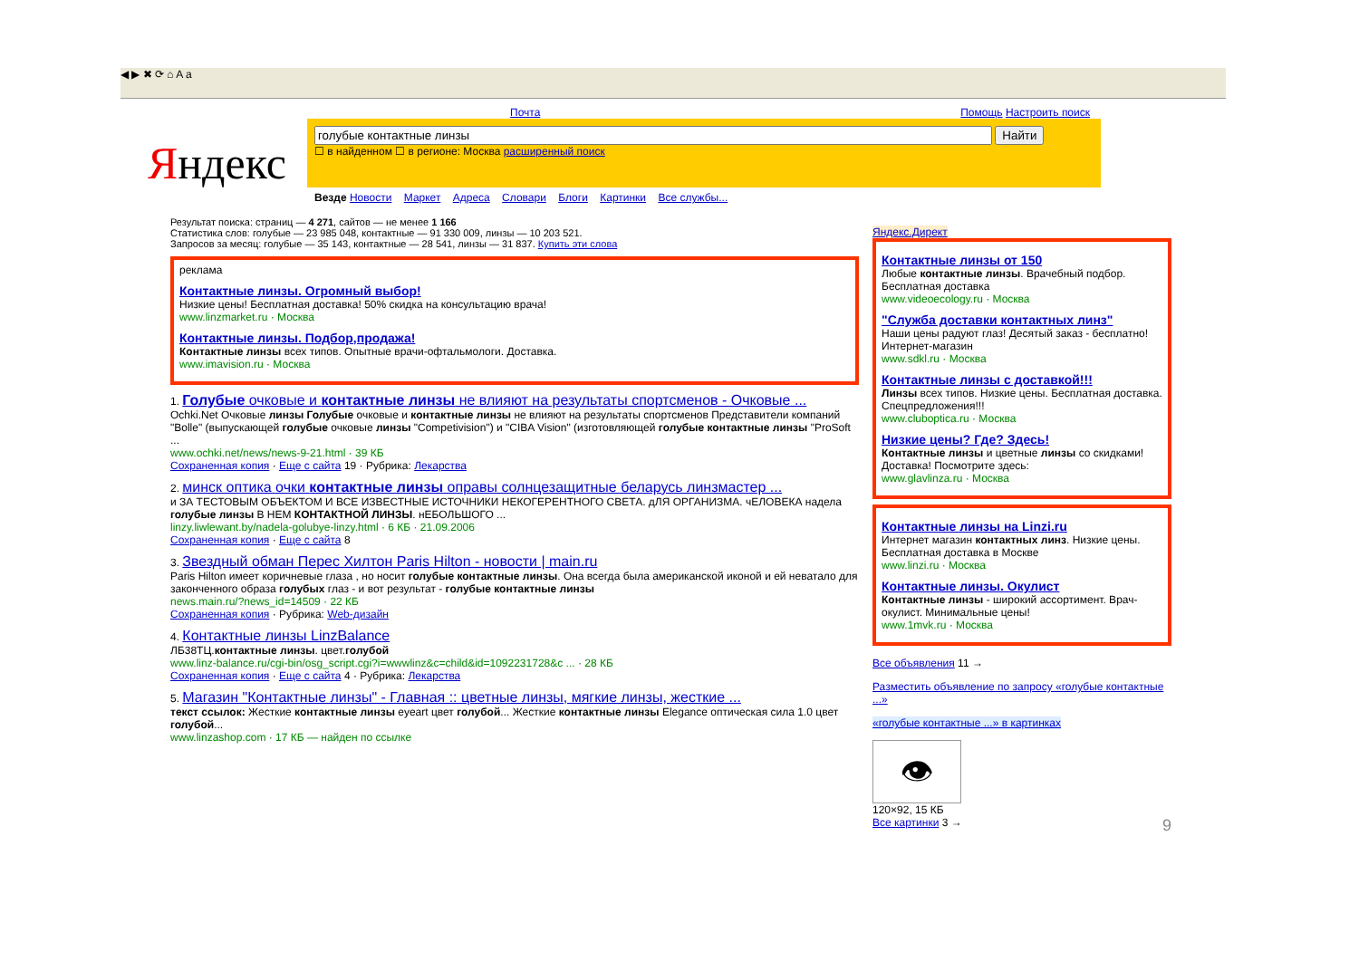◀ ▶ ✖ ⟳ ⌂ A a
Почта Помощь Настроить поиск
Яндекс
Найти
☐ в найденном ☐ в регионе: Москва расширенный поиск
Везде Новости Маркет Адреса Словари Блоги Картинки Все службы...
Результат поиска: страниц — 4 271, сайтов — не менее 1 166
Статистика слов: голубые — 23 985 048, контактные — 91 330 009, линзы — 10 203 521.
Запросов за месяц: голубые — 35 143, контактные — 28 541, линзы — 31 837. Купить эти слова
реклама
Контактные линзы. Огромный выбор!
Низкие цены! Бесплатная доставка! 50% скидка на консультацию врача!
www.linzmarket.ru · Москва
Контактные линзы. Подбор,продажа!
Контактные линзы всех типов. Опытные врачи-офтальмологи. Доставка.
www.imavision.ru · Москва
1. Голубые очковые и контактные линзы не влияют на результаты спортсменов - Очковые ...
Ochki.Net Очковые линзы Голубые очковые и контактные линзы не влияют на результаты спортсменов Представители компаний "Bolle" (выпускающей голубые очковые линзы "Competivision") и "CIBA Vision" (изготовляющей голубые контактные линзы "ProSoft ...
www.ochki.net/news/news-9-21.html · 39 КБ
Сохраненная копия · Еще с сайта 19 · Рубрика: Лекарства
2. минск оптика очки контактные линзы оправы солнцезащитные беларусь линзмастер ...
и ЗА ТЕСТОВЫМ ОБЪЕКТОМ И ВСЕ ИЗВЕСТНЫЕ ИСТОЧНИКИ НЕКОГЕРЕНТНОГО СВЕТА. дЛЯ ОРГАНИЗМА. чЕЛОВЕКА надела голубые линзы В НЕМ КОНТАКТНОЙ ЛИНЗЫ. нЕБОЛЬШОГО ...
linzy.liwlewant.by/nadela-golubye-linzy.html · 6 КБ · 21.09.2006
Сохраненная копия · Еще с сайта 8
3. Звездный обман Перес Хилтон Paris Hilton - новости | main.ru
Paris Hilton имеет коричневые глаза , но носит голубые контактные линзы. Она всегда была американской иконой и ей неватало для законченного образа голубых глаз - и вот результат - голубые контактные линзы
news.main.ru/?news_id=14509 · 22 КБ
Сохраненная копия · Рубрика: Web-дизайн
4. Контактные линзы LinzBalance
ЛБ38ТЦ.контактные линзы. цвет.голубой
www.linz-balance.ru/cgi-bin/osg_script.cgi?i=wwwlinz&c=child&id=1092231728&c ... · 28 КБ
Сохраненная копия · Еще с сайта 4 · Рубрика: Лекарства
5. Магазин "Контактные линзы" - Главная :: цветные линзы, мягкие линзы, жесткие ...
текст ссылок: Жесткие контактные линзы eyeart цвет голубой... Жесткие контактные линзы Elegance оптическая сила 1.0 цвет голубой...
www.linzashop.com · 17 КБ — найден по ссылке
Яндекс.Директ
Контактные линзы от 150
Любые контактные линзы. Врачебный подбор. Бесплатная доставка
www.videoecology.ru · Москва
"Служба доставки контактных линз"
Наши цены радуют глаз! Десятый заказ - бесплатно! Интернет-магазин
www.sdkl.ru · Москва
Контактные линзы с доставкой!!!
Линзы всех типов. Низкие цены. Бесплатная доставка. Спецпредложения!!!
www.cluboptica.ru · Москва
Низкие цены? Где? Здесь!
Контактные линзы и цветные линзы со скидками! Доставка! Посмотрите здесь:
www.glavlinza.ru · Москва
Контактные линзы на Linzi.ru
Интернет магазин контактных линз. Низкие цены. Бесплатная доставка в Москве
www.linzi.ru · Москва
Контактные линзы. Окулист
Контактные линзы - широкий ассортимент. Врач-окулист. Минимальные цены!
www.1mvk.ru · Москва
Все объявления 11 →
Разместить объявление по запросу «голубые контактные ...»
«голубые контактные ...» в картинках
👁
120×92, 15 КБ
Все картинки 3 → 9